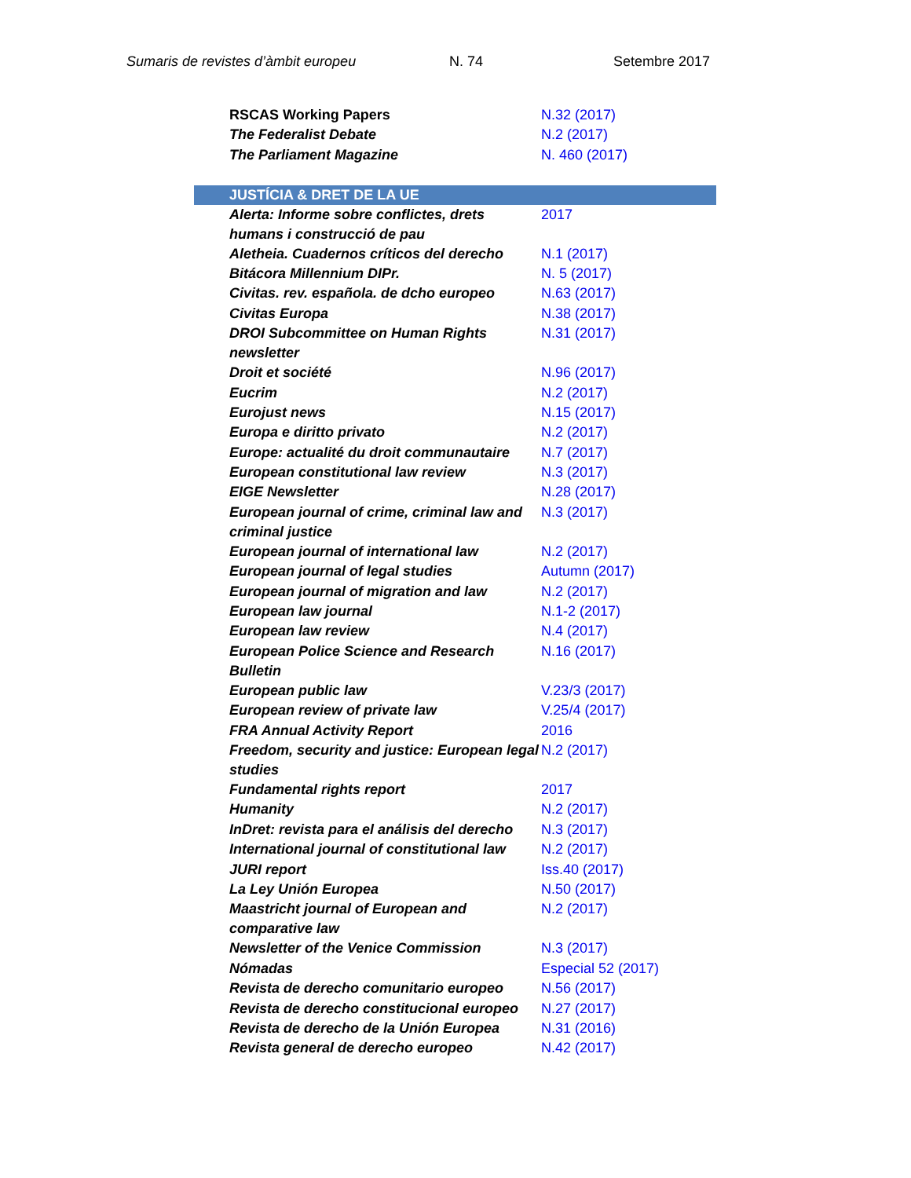Sumaris de revistes d’àmbit europeu N. 74 Setembre 2017
| RSCAS Working Papers | N.32 (2017) |
| The Federalist Debate | N.2 (2017) |
| The Parliament Magazine | N. 460 (2017) |
| JUSTÍCIA & DRET DE LA UE | |
| Alerta: Informe sobre conflictes, drets humans i construcció de pau | 2017 |
| Aletheia. Cuadernos críticos del derecho | N.1 (2017) |
| Bitácora Millennium DIPr. | N. 5 (2017) |
| Civitas. rev. española. de dcho europeo | N.63 (2017) |
| Civitas Europa | N.38 (2017) |
| DROI Subcommittee on Human Rights newsletter | N.31 (2017) |
| Droit et société | N.96 (2017) |
| Eucrim | N.2 (2017) |
| Eurojust news | N.15 (2017) |
| Europa e diritto privato | N.2 (2017) |
| Europe: actualité du droit communautaire | N.7 (2017) |
| European constitutional law review | N.3 (2017) |
| EIGE Newsletter | N.28 (2017) |
| European journal of crime, criminal law and criminal justice | N.3 (2017) |
| European journal of international law | N.2 (2017) |
| European journal of legal studies | Autumn (2017) |
| European journal of migration and law | N.2 (2017) |
| European law journal | N.1-2 (2017) |
| European law review | N.4 (2017) |
| European Police Science and Research Bulletin | N.16 (2017) |
| European public law | V.23/3 (2017) |
| European review of private law | V.25/4 (2017) |
| FRA Annual Activity Report | 2016 |
| Freedom, security and justice: European legal studies | N.2 (2017) |
| Fundamental rights report | 2017 |
| Humanity | N.2 (2017) |
| InDret: revista para el análisis del derecho | N.3 (2017) |
| International journal of constitutional law | N.2 (2017) |
| JURI report | Iss.40 (2017) |
| La Ley Unión Europea | N.50 (2017) |
| Maastricht journal of European and comparative law | N.2 (2017) |
| Newsletter of the Venice Commission | N.3 (2017) |
| Nómadas | Especial 52 (2017) |
| Revista de derecho comunitario europeo | N.56 (2017) |
| Revista de derecho constitucional europeo | N.27 (2017) |
| Revista de derecho de la Unión Europea | N.31 (2016) |
| Revista general de derecho europeo | N.42 (2017) |